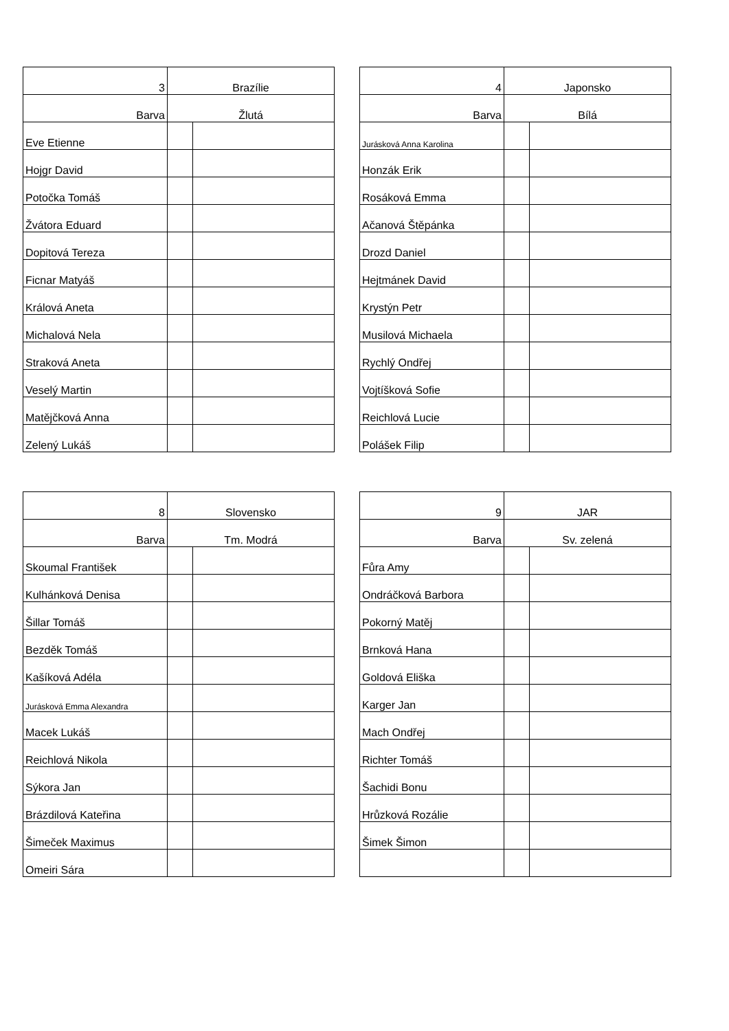| 3 | Brazílie | |
| Barva | Žlutá | |
| Eve Etienne | | |
| Hojgr David | | |
| Potočka Tomáš | | |
| Žvátora Eduard | | |
| Dopitová Tereza | | |
| Ficnar Matyáš | | |
| Králová Aneta | | |
| Michalová Nela | | |
| Straková Aneta | | |
| Veselý Martin | | |
| Matějčková Anna | | |
| Zelený Lukáš | | |
| 4 | Japonsko | |
| Barva | Bílá | |
| Jurásková Anna Karolina | | |
| Honzák Erik | | |
| Rosáková Emma | | |
| Ačanová Štěpánka | | |
| Drozd Daniel | | |
| Hejtmánek David | | |
| Krystýn Petr | | |
| Musilová Michaela | | |
| Rychlý Ondřej | | |
| Vojtíšková Sofie | | |
| Reichlová Lucie | | |
| Polášek Filip | | |
| 8 | Slovensko | |
| Barva | Tm. Modrá | |
| Skoumal František | | |
| Kulhánková Denisa | | |
| Šillar Tomáš | | |
| Bezděk Tomáš | | |
| Kašíková Adéla | | |
| Jurásková Emma Alexandra | | |
| Macek Lukáš | | |
| Reichlová Nikola | | |
| Sýkora Jan | | |
| Brázdilová Kateřina | | |
| Šimeček Maximus | | |
| Omeiri Sára | | |
| 9 | JAR | |
| Barva | Sv. zelená | |
| Fůra Amy | | |
| Ondráčková Barbora | | |
| Pokorný Matěj | | |
| Brnková Hana | | |
| Goldová Eliška | | |
| Karger Jan | | |
| Mach Ondřej | | |
| Richter Tomáš | | |
| Šachidi Bonu | | |
| Hrůzková Rozálie | | |
| Šimek Šimon | | |